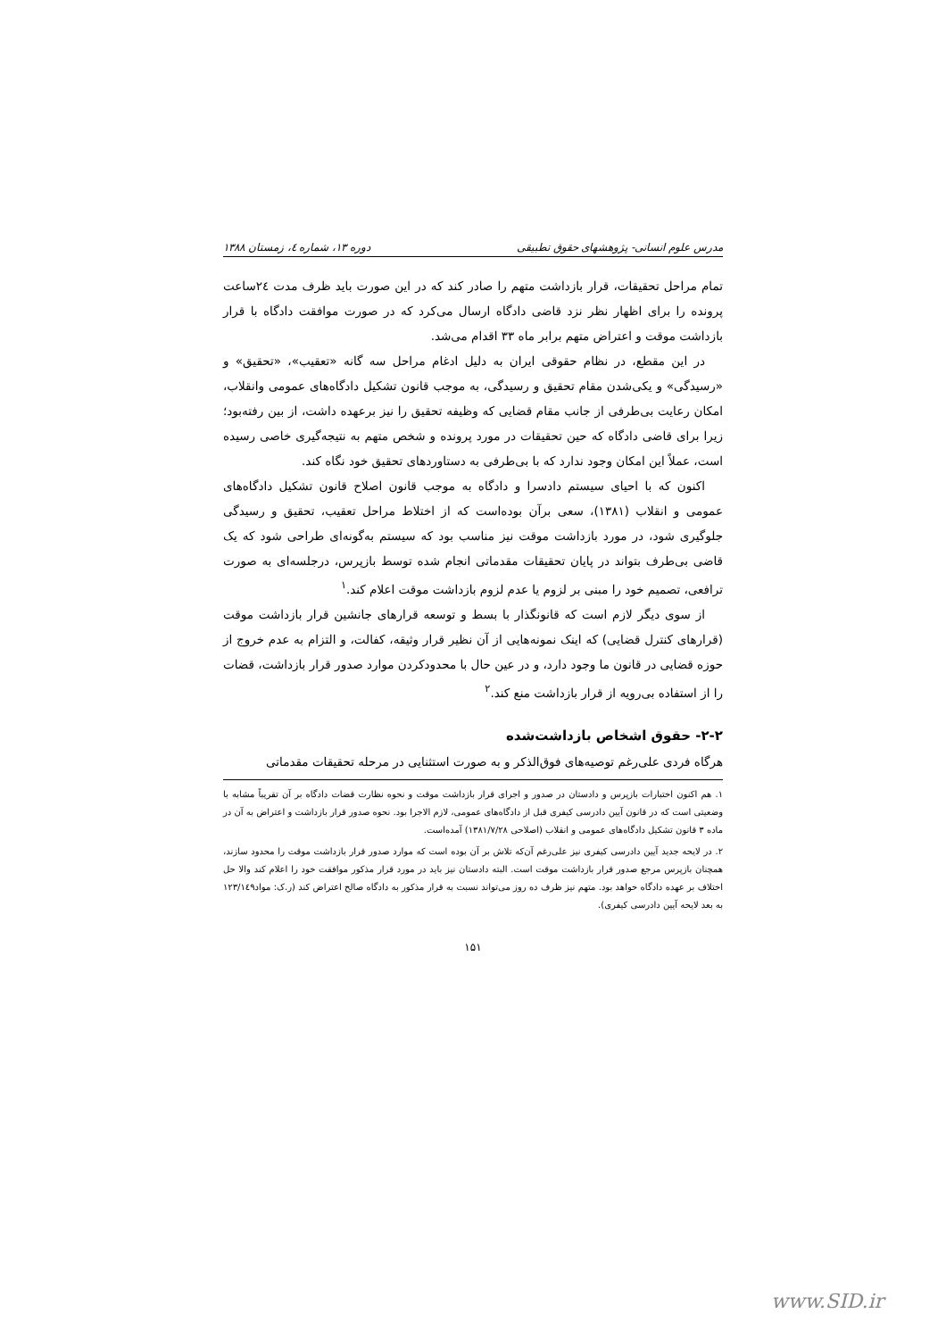مدرس علوم انسانی- پژوهشهای حقوق تطبیقی دوره ۱۳، شماره ٤، زمستان ۱۳۸۸
تمام مراحل تحقیقات، قرار بازداشت متهم را صادر کند که در این صورت باید ظرف مدت ۲٤ساعت پرونده را برای اظهار نظر نزد قاضی دادگاه ارسال می‌کرد که در صورت موافقت دادگاه با قرار بازداشت موقت و اعتراض متهم برابر ماه ۳۳ اقدام می‌شد.
در این مقطع، در نظام حقوقی ایران به دلیل ادغام مراحل سه گانه «تعقیب»، «تحقیق» و «رسیدگی» و یکی‌شدن مقام تحقیق و رسیدگی، به موجب قانون تشکیل دادگاه‌های عمومی وانقلاب، امکان رعایت بی‌طرفی از جانب مقام قضایی که وظیفه تحقیق را نیز برعهده داشت، از بین رفته‌بود؛ زیرا برای قاضی دادگاه که حین تحقیقات در مورد پرونده و شخص متهم به نتیجه‌گیری خاصی رسیده است، عملاً این امکان وجود ندارد که با بی‌طرفی به دستاوردهای تحقیق خود نگاه کند.
اکنون که با احیای سیستم دادسرا و دادگاه به موجب قانون اصلاح قانون تشکیل دادگاه‌های عمومی و انقلاب (۱۳۸۱)، سعی برآن بوده‌است که از اختلاط مراحل تعقیب، تحقیق و رسیدگی جلوگیری شود، در مورد بازداشت موقت نیز مناسب بود که سیستم به‌گونه‌ای طراحی شود که یک قاضی بی‌طرف بتواند در پایان تحقیقات مقدماتی انجام شده توسط بازپرس، درجلسه‌ای به صورت ترافعی، تصمیم خود را مبنی بر لزوم یا عدم لزوم بازداشت موقت اعلام کند.<sup>۱</sup>
از سوی دیگر لازم است که قانونگذار با بسط و توسعه قرارهای جانشین قرار بازداشت موقت (قرارهای کنترل قضایی) که اینک نمونه‌هایی از آن نظیر قرار وثیقه، کفالت، و التزام به عدم خروج از حوزه قضایی در قانون ما وجود دارد، و در عین حال با محدودکردن موارد صدور قرار بازداشت، قضات را از استفاده بی‌رویه از قرار بازداشت منع کند.<sup>۲</sup>
۲-۲- حقوق اشخاص بازداشت‌شده
هرگاه فردی علی‌رغم توصیه‌های فوق‌الذکر و به صورت استثنایی در مرحله تحقیقات مقدماتی
۱. هم اکنون اختبارات بازپرس و دادستان در صدور و اجرای قرار بازداشت موقت و نحوه نظارت قضات دادگاه بر آن تقریباً مشابه با وضعیتی است که در قانون آیین دادرسی کیفری قبل از دادگاه‌های عمومی، لازم الاجرا بود. نحوه صدور قرار بازداشت و اعتراض به آن در ماده ۳ قانون تشکیل دادگاه‌های عمومی و انقلاب (اصلاحی ۱۳۸۱/۷/۲۸) آمده‌است.
۲. در لایحه جدید آیین دادرسی کیفری نیز علی‌رغم آن‌که تلاش بر آن بوده است که موارد صدور قرار بازداشت موقت را محدود سازند، همچنان بازپرس مرجع صدور قرار بازداشت موقت است. البته دادستان نیز باید در مورد قرار مذکور موافقت خود را اعلام کند والا حل اختلاف بر عهده دادگاه خواهد بود. متهم نیز ظرف ده روز می‌تواند نسبت به قرار مذکور به دادگاه صالح اعتراض کند (ر.ک: مواد۱۲۳/۱٤۹ به بعد لایحه آیین دادرسی کیفری).
۱۵۱
www.SID.ir